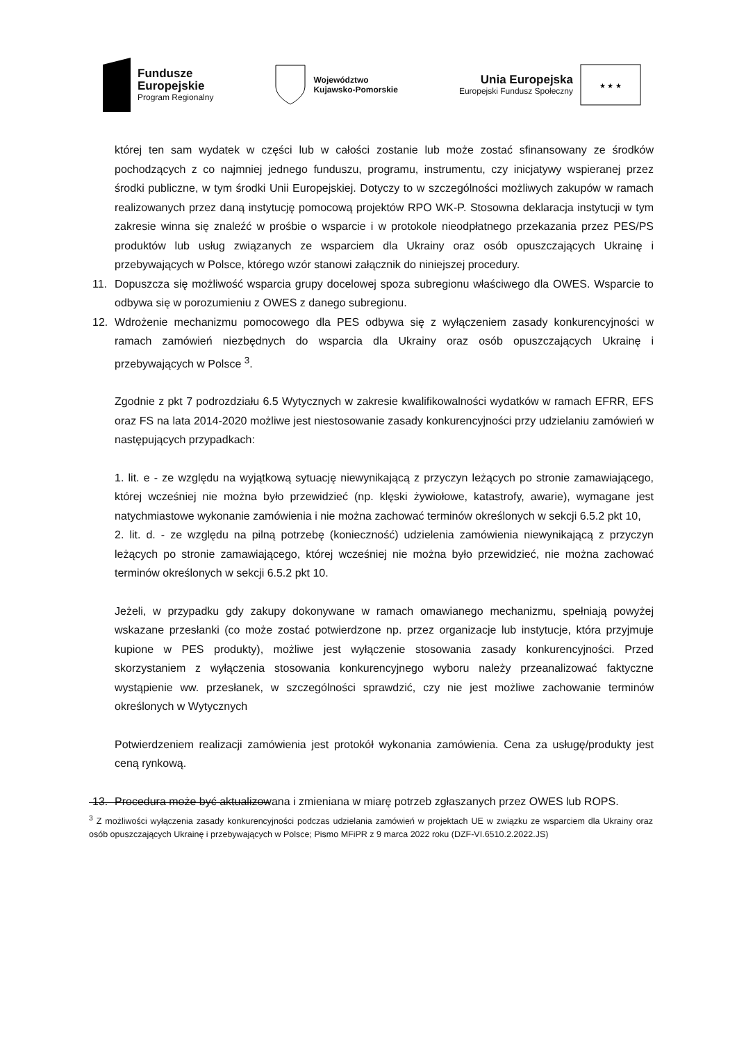Fundusze
Europejskie
Program Regionalny
Województwo
Kujawsko-Pomorskie
Unia Europejska
Europejski Fundusz Społeczny
★ ★ ★
której ten sam wydatek w części lub w całości zostanie lub może zostać sfinansowany ze środków pochodzących z co najmniej jednego funduszu, programu, instrumentu, czy inicjatywy wspieranej przez środki publiczne, w tym środki Unii Europejskiej. Dotyczy to w szczególności możliwych zakupów w ramach realizowanych przez daną instytucję pomocową projektów RPO WK-P. Stosowna deklaracja instytucji w tym zakresie winna się znaleźć w prośbie o wsparcie i w protokole nieodpłatnego przekazania przez PES/PS produktów lub usług związanych ze wsparciem dla Ukrainy oraz osób opuszczających Ukrainę i przebywających w Polsce, którego wzór stanowi załącznik do niniejszej procedury.
11. Dopuszcza się możliwość wsparcia grupy docelowej spoza subregionu właściwego dla OWES. Wsparcie to odbywa się w porozumieniu z OWES z danego subregionu.
12. Wdrożenie mechanizmu pomocowego dla PES odbywa się z wyłączeniem zasady konkurencyjności w ramach zamówień niezbędnych do wsparcia dla Ukrainy oraz osób opuszczających Ukrainę i przebywających w Polsce <sup>3</sup>.
Zgodnie z pkt 7 podrozdziału 6.5 Wytycznych w zakresie kwalifikowalności wydatków w ramach EFRR, EFS oraz FS na lata 2014-2020 możliwe jest niestosowanie zasady konkurencyjności przy udzielaniu zamówień w następujących przypadkach:
1. lit. e - ze względu na wyjątkową sytuację niewynikającą z przyczyn leżących po stronie zamawiającego, której wcześniej nie można było przewidzieć (np. klęski żywiołowe, katastrofy, awarie), wymagane jest natychmiastowe wykonanie zamówienia i nie można zachować terminów określonych w sekcji 6.5.2 pkt 10,
2. lit. d. - ze względu na pilną potrzebę (konieczność) udzielenia zamówienia niewynikającą z przyczyn leżących po stronie zamawiającego, której wcześniej nie można było przewidzieć, nie można zachować terminów określonych w sekcji 6.5.2 pkt 10.
Jeżeli, w przypadku gdy zakupy dokonywane w ramach omawianego mechanizmu, spełniają powyżej wskazane przesłanki (co może zostać potwierdzone np. przez organizacje lub instytucje, która przyjmuje kupione w PES produkty), możliwe jest wyłączenie stosowania zasady konkurencyjności. Przed skorzystaniem z wyłączenia stosowania konkurencyjnego wyboru należy przeanalizować faktyczne wystąpienie ww. przesłanek, w szczególności sprawdzić, czy nie jest możliwe zachowanie terminów określonych w Wytycznych
Potwierdzeniem realizacji zamówienia jest protokół wykonania zamówienia. Cena za usługę/produkty jest ceną rynkową.
13. Procedura może być aktualizowana i zmieniana w miarę potrzeb zgłaszanych przez OWES lub ROPS.
<sup>3</sup> Z możliwości wyłączenia zasady konkurencyjności podczas udzielania zamówień w projektach UE w związku ze wsparciem dla Ukrainy oraz osób opuszczających Ukrainę i przebywających w Polsce; Pismo MFiPR z 9 marca 2022 roku (DZF-VI.6510.2.2022.JS)